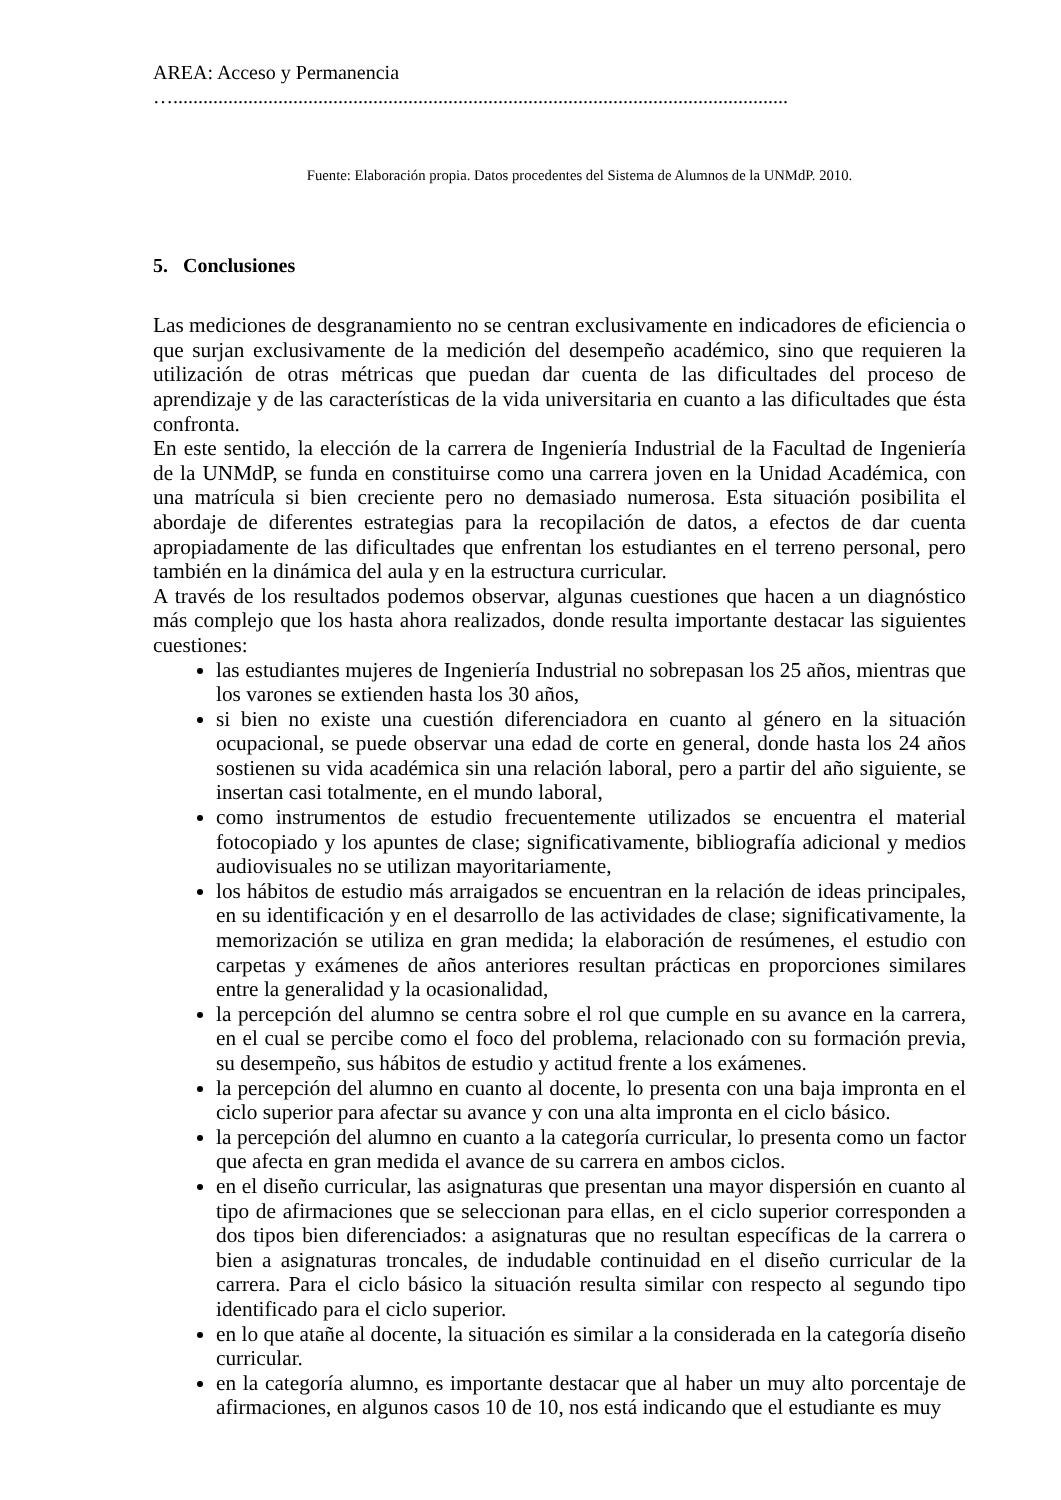AREA: Acceso y Permanencia
…...........................................................................................................................
Fuente: Elaboración propia. Datos procedentes del Sistema de Alumnos de la UNMdP. 2010.
5. Conclusiones
Las mediciones de desgranamiento no se centran exclusivamente en indicadores de eficiencia o que surjan exclusivamente de la medición del desempeño académico, sino que requieren la utilización de otras métricas que puedan dar cuenta de las dificultades del proceso de aprendizaje y de las características de la vida universitaria en cuanto a las dificultades que ésta confronta.
En este sentido, la elección de la carrera de Ingeniería Industrial de la Facultad de Ingeniería de la UNMdP, se funda en constituirse como una carrera joven en la Unidad Académica, con una matrícula si bien creciente pero no demasiado numerosa. Esta situación posibilita el abordaje de diferentes estrategias para la recopilación de datos, a efectos de dar cuenta apropiadamente de las dificultades que enfrentan los estudiantes en el terreno personal, pero también en la dinámica del aula y en la estructura curricular.
A través de los resultados podemos observar, algunas cuestiones que hacen a un diagnóstico más complejo que los hasta ahora realizados, donde resulta importante destacar las siguientes cuestiones:
las estudiantes mujeres de Ingeniería Industrial no sobrepasan los 25 años, mientras que los varones se extienden hasta los 30 años,
si bien no existe una cuestión diferenciadora en cuanto al género en la situación ocupacional, se puede observar una edad de corte en general, donde hasta los 24 años sostienen su vida académica sin una relación laboral, pero a partir del año siguiente, se insertan casi totalmente, en el mundo laboral,
como instrumentos de estudio frecuentemente utilizados se encuentra el material fotocopiado y los apuntes de clase; significativamente, bibliografía adicional y medios audiovisuales no se utilizan mayoritariamente,
los hábitos de estudio más arraigados se encuentran en la relación de ideas principales, en su identificación y en el desarrollo de las actividades de clase; significativamente, la memorización se utiliza en gran medida; la elaboración de resúmenes, el estudio con carpetas y exámenes de años anteriores resultan prácticas en proporciones similares entre la generalidad y la ocasionalidad,
la percepción del alumno se centra sobre el rol que cumple en su avance en la carrera, en el cual se percibe como el foco del problema, relacionado con su formación previa, su desempeño, sus hábitos de estudio y actitud frente a los exámenes.
la percepción del alumno en cuanto al docente, lo presenta con una baja impronta en el ciclo superior para afectar su avance y con una alta impronta en el ciclo básico.
la percepción del alumno en cuanto a la categoría curricular, lo presenta como un factor que afecta en gran medida el avance de su carrera en ambos ciclos.
en el diseño curricular, las asignaturas que presentan una mayor dispersión en cuanto al tipo de afirmaciones que se seleccionan para ellas, en el ciclo superior corresponden a dos tipos bien diferenciados: a asignaturas que no resultan específicas de la carrera o bien a asignaturas troncales, de indudable continuidad en el diseño curricular de la carrera. Para el ciclo básico la situación resulta similar con respecto al segundo tipo identificado para el ciclo superior.
en lo que atañe al docente, la situación es similar a la considerada en la categoría diseño curricular.
en la categoría alumno, es importante destacar que al haber un muy alto porcentaje de afirmaciones, en algunos casos 10 de 10, nos está indicando que el estudiante es muy